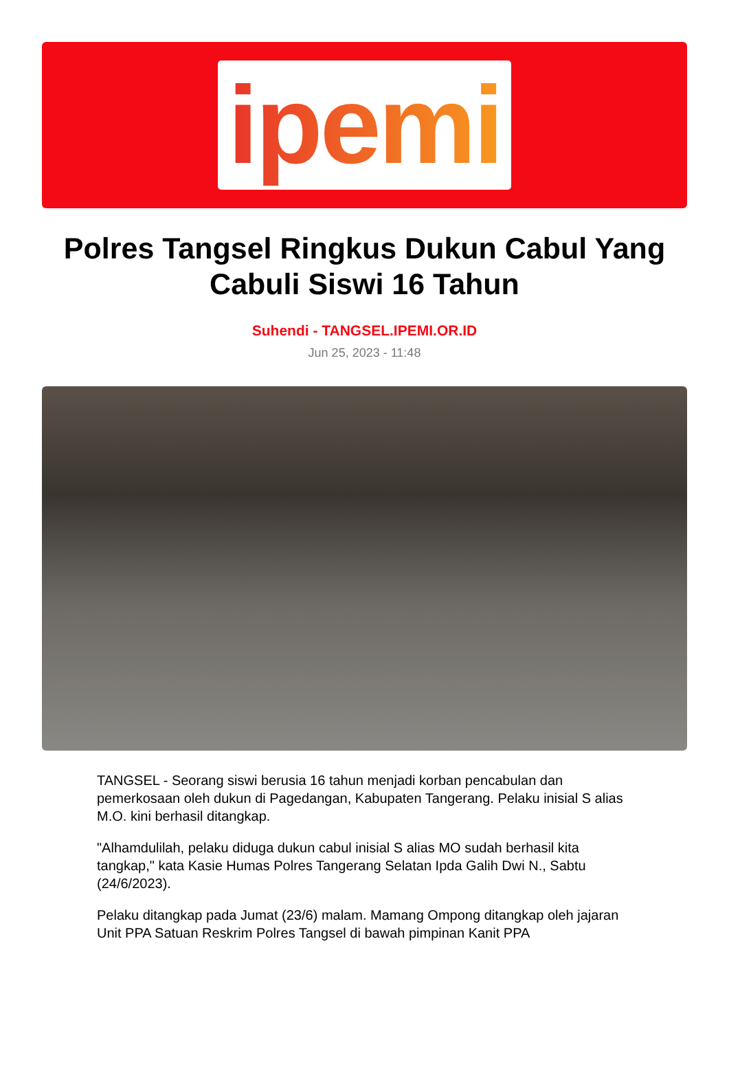ipemi
Polres Tangsel Ringkus Dukun Cabul Yang Cabuli Siswi 16 Tahun
Suhendi - TANGSEL.IPEMI.OR.ID
Jun 25, 2023 - 11:48
TANGSEL - Seorang siswi berusia 16 tahun menjadi korban pencabulan dan pemerkosaan oleh dukun di Pagedangan, Kabupaten Tangerang. Pelaku inisial S alias M.O. kini berhasil ditangkap.
"Alhamdulilah, pelaku diduga dukun cabul inisial S alias MO sudah berhasil kita tangkap," kata Kasie Humas Polres Tangerang Selatan Ipda Galih Dwi N., Sabtu (24/6/2023).
Pelaku ditangkap pada Jumat (23/6) malam. Mamang Ompong ditangkap oleh jajaran Unit PPA Satuan Reskrim Polres Tangsel di bawah pimpinan Kanit PPA